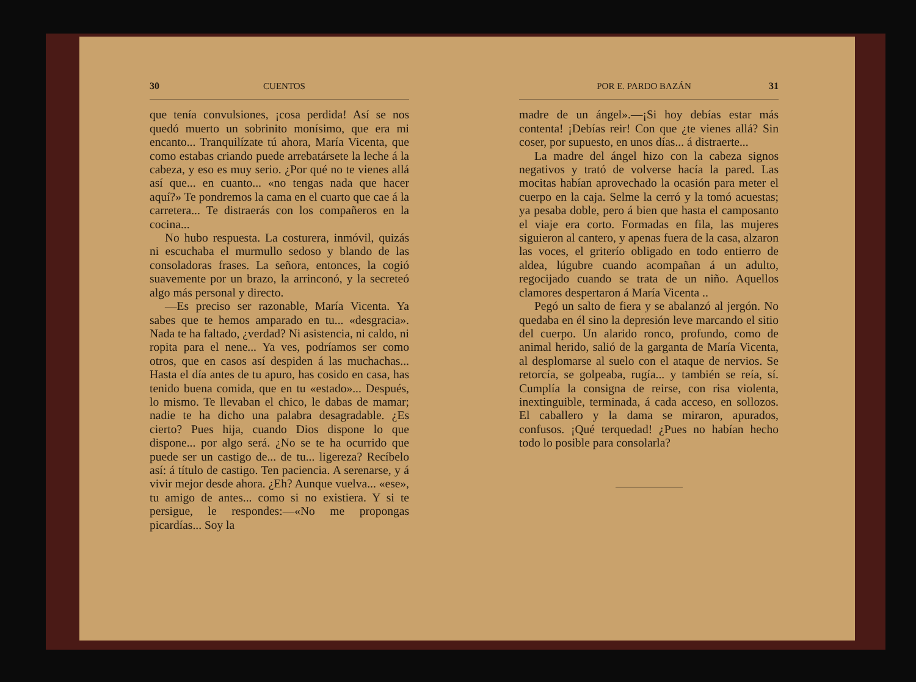30 CUENTOS
que tenía convulsiones, ¡cosa perdida! Así se nos quedó muerto un sobrinito monísimo, que era mi encanto... Tranquilízate tú ahora, María Vicenta, que como estabas criando puede arrebatársete la leche á la cabeza, y eso es muy serio. ¿Por qué no te vienes allá así que... en cuanto... «no tengas nada que hacer aquí?» Te pondremos la cama en el cuarto que cae á la carretera... Te distraerás con los compañeros en la cocina...
No hubo respuesta. La costurera, inmóvil, quizás ni escuchaba el murmullo sedoso y blando de las consoladoras frases. La señora, entonces, la cogió suavemente por un brazo, la arrinconó, y la secreteó algo más personal y directo.
—Es preciso ser razonable, María Vicenta. Ya sabes que te hemos amparado en tu... «desgracia». Nada te ha faltado, ¿verdad? Ni asistencia, ni caldo, ni ropita para el nene... Ya ves, podríamos ser como otros, que en casos así despiden á las muchachas... Hasta el día antes de tu apuro, has cosido en casa, has tenido buena comida, que en tu «estado»... Después, lo mismo. Te llevaban el chico, le dabas de mamar; nadie te ha dicho una palabra desagradable. ¿Es cierto? Pues hija, cuando Dios dispone lo que dispone... por algo será. ¿No se te ha ocurrido que puede ser un castigo de... de tu... ligereza? Recíbelo así: á título de castigo. Ten paciencia. A serenarse, y á vivir mejor desde ahora. ¿Eh? Aunque vuelva... «ese», tu amigo de antes... como si no existiera. Y si te persigue, le respondes:—«No me propongas picardías... Soy la
POR E. PARDO BAZÁN 31
madre de un ángel».—¡Si hoy debías estar más contenta! ¡Debías reir! Con que ¿te vienes allá? Sin coser, por supuesto, en unos días... á distraerte...
La madre del ángel hizo con la cabeza signos negativos y trató de volverse hacía la pared. Las mocitas habían aprovechado la ocasión para meter el cuerpo en la caja. Selme la cerró y la tomó acuestas; ya pesaba doble, pero á bien que hasta el camposanto el viaje era corto. Formadas en fila, las mujeres siguieron al cantero, y apenas fuera de la casa, alzaron las voces, el griterío obligado en todo entierro de aldea, lúgubre cuando acompañan á un adulto, regocijado cuando se trata de un niño. Aquellos clamores despertaron á María Vicenta ..
Pegó un salto de fiera y se abalanzó al jergón. No quedaba en él sino la depresión leve marcando el sitio del cuerpo. Un alarido ronco, profundo, como de animal herido, salió de la garganta de María Vicenta, al desplomarse al suelo con el ataque de nervios. Se retorcía, se golpeaba, rugía... y también se reía, sí. Cumplía la consigna de reirse, con risa violenta, inextinguible, terminada, á cada acceso, en sollozos. El caballero y la dama se miraron, apurados, confusos. ¡Qué terquedad! ¿Pues no habían hecho todo lo posible para consolarla?